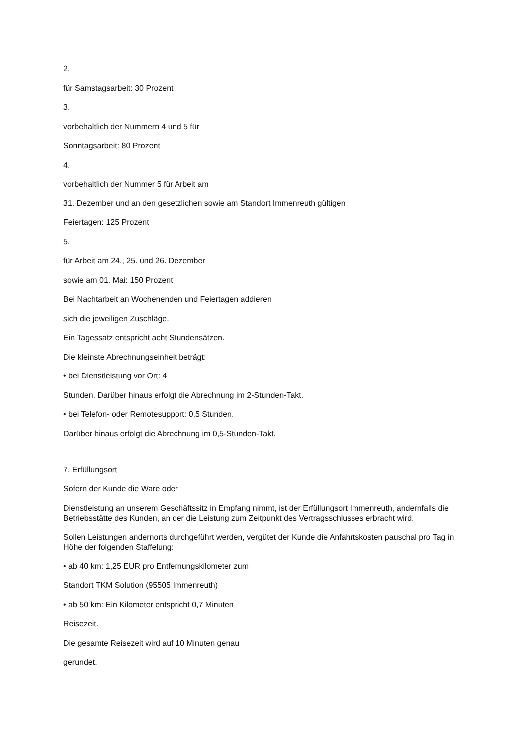2.
für Samstagsarbeit: 30 Prozent
3.
vorbehaltlich der Nummern 4 und 5 für
Sonntagsarbeit: 80 Prozent
4.
vorbehaltlich der Nummer 5 für Arbeit am
31. Dezember und an den gesetzlichen sowie am Standort Immenreuth gültigen
Feiertagen: 125 Prozent
5.
für Arbeit am 24., 25. und 26. Dezember
sowie am 01. Mai: 150 Prozent
Bei Nachtarbeit an Wochenenden und Feiertagen addieren
sich die jeweiligen Zuschläge.
Ein Tagessatz entspricht acht Stundensätzen.
Die kleinste Abrechnungseinheit beträgt:
• bei Dienstleistung vor Ort: 4
Stunden. Darüber hinaus erfolgt die Abrechnung im 2-Stunden-Takt.
• bei Telefon- oder Remotesupport: 0,5 Stunden.
Darüber hinaus erfolgt die Abrechnung im 0,5-Stunden-Takt.
7. Erfüllungsort
Sofern der Kunde die Ware oder
Dienstleistung an unserem Geschäftssitz in Empfang nimmt, ist der Erfüllungsort Immenreuth, andernfalls die Betriebsstätte des Kunden, an der die Leistung zum Zeitpunkt des Vertragsschlusses erbracht wird.
Sollen Leistungen andernorts durchgeführt werden, vergütet der Kunde die Anfahrtskosten pauschal pro Tag in Höhe der folgenden Staffelung:
• ab 40 km: 1,25 EUR pro Entfernungskilometer zum
Standort TKM Solution (95505 Immenreuth)
• ab 50 km: Ein Kilometer entspricht 0,7 Minuten
Reisezeit.
Die gesamte Reisezeit wird auf 10 Minuten genau
gerundet.